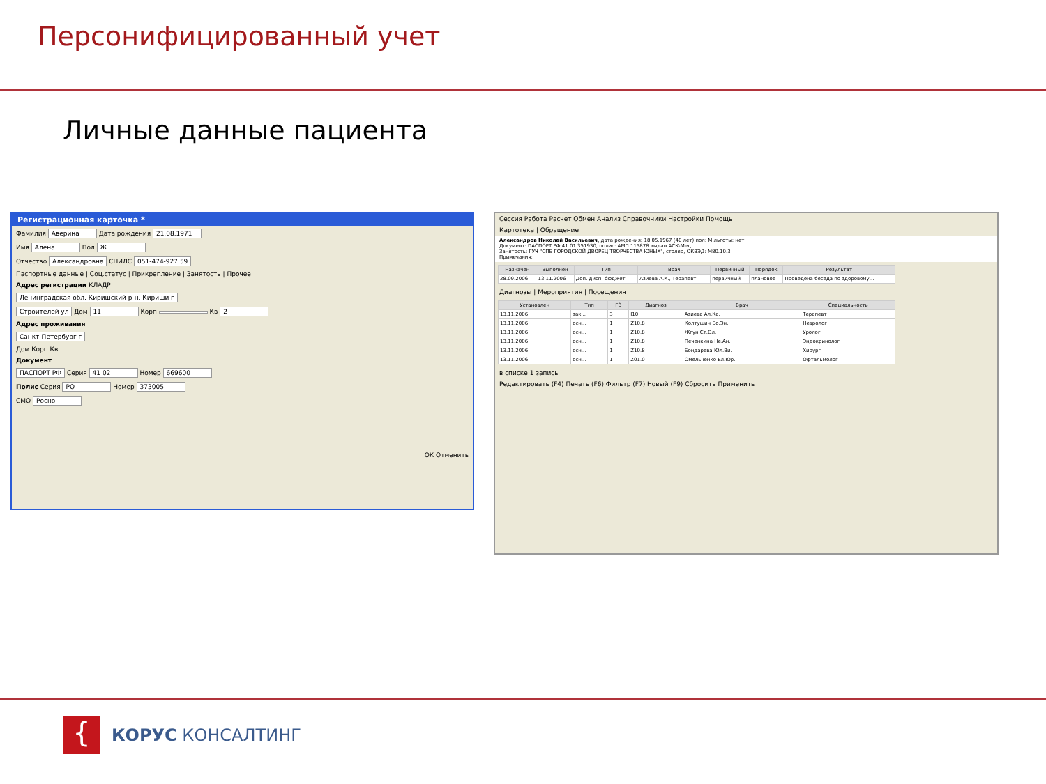Персонифицированный учет
Личные данные пациента
Регистрационная карточка *
Фамилия Аверина Дата рождения 21.08.1971
Имя Алена Пол Ж
Отчество Александровна СНИЛС 051-474-927 59
Паспортные данные | Соц.статус | Прикрепление | Занятость | Прочее
Адрес регистрации КЛАДР
Ленинградская обл, Киришский р-н, Кириши г
Строителей ул Дом 11 Корп Кв 2
Адрес проживания
Санкт-Петербург г
Дом Корп Кв
Документ
ПАСПОРТ РФ Серия 41 02 Номер 669600
Полис Серия РО Номер 373005
СМО Росно
ОК Отменить
Сессия Работа Расчет Обмен Анализ Справочники Настройки Помощь
Картотека | Обращение
Александров Николай Васильевич, дата рождения: 18.05.1967 (40 лет) пол: М льготы: нет
Документ: ПАСПОРТ РФ 41 01 351930, полис: АМП 115878 выдан АСК-Мед
Занятость: ГУЧ "СПБ ГОРОДСКОЙ ДВОРЕЦ ТВОРЧЕСТВА ЮНЫХ", столяр, ОКВЭД: М80.10.3
Примечания:
| Назначен | Выполнен | Тип | Врач | Первичный | Порядок | Результат |
| --- | --- | --- | --- | --- | --- | --- |
| 28.09.2006 | 13.11.2006 | Доп. дисп. бюджет | Азиева А.К., Терапевт | первичный | плановое | Проведена беседа по здоровому... |
Диагнозы | Мероприятия | Посещения
| Установлен | Тип | ГЗ | Диагноз | Врач | Специальность |
| --- | --- | --- | --- | --- | --- |
| 13.11.2006 | зак... | 3 | I10 | Азиева Ал.Ка. | Терапевт |
| 13.11.2006 | осн... | 1 | Z10.8 | Колтушин Бо.Эн. | Невролог |
| 13.11.2006 | осн... | 1 | Z10.8 | Жгун Ст.Ол. | Уролог |
| 13.11.2006 | осн... | 1 | Z10.8 | Печенкина Не.Ан. | Эндокринолог |
| 13.11.2006 | осн... | 1 | Z10.8 | Бондарева Юл.Ви. | Хирург |
| 13.11.2006 | осн... | 1 | Z01.0 | Омельченко Ел.Юр. | Офтальмолог |
в списке 1 запись
Редактировать (F4) Печать (F6) Фильтр (F7) Новый (F9) Сбросить Применить
{
КОРУС КОНСАЛТИНГ